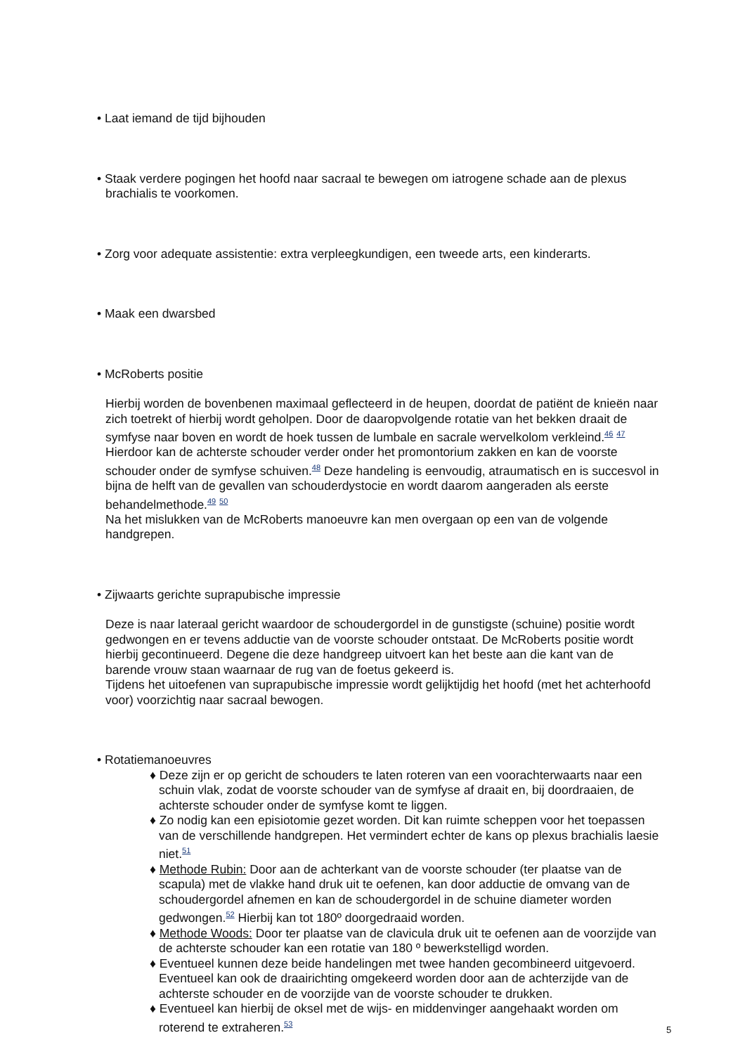• Laat iemand de tijd bijhouden
• Staak verdere pogingen het hoofd naar sacraal te bewegen om iatrogene schade aan de plexus brachialis te voorkomen.
• Zorg voor adequate assistentie: extra verpleegkundigen, een tweede arts, een kinderarts.
• Maak een dwarsbed
• McRoberts positie
Hierbij worden de bovenbenen maximaal geflecteerd in de heupen, doordat de patiënt de knieën naar zich toetrekt of hierbij wordt geholpen. Door de daaropvolgende rotatie van het bekken draait de symfyse naar boven en wordt de hoek tussen de lumbale en sacrale wervelkolom verkleind.<sup>46</sup> <sup>47</sup> Hierdoor kan de achterste schouder verder onder het promontorium zakken en kan de voorste schouder onder de symfyse schuiven.<sup>48</sup> Deze handeling is eenvoudig, atraumatisch en is succesvol in bijna de helft van de gevallen van schouderdystocie en wordt daarom aangeraden als eerste behandelmethode.<sup>49</sup> <sup>50</sup>
Na het mislukken van de McRoberts manoeuvre kan men overgaan op een van de volgende handgrepen.
• Zijwaarts gerichte suprapubische impressie
Deze is naar lateraal gericht waardoor de schoudergordel in de gunstigste (schuine) positie wordt gedwongen en er tevens adductie van de voorste schouder ontstaat. De McRoberts positie wordt hierbij gecontinueerd. Degene die deze handgreep uitvoert kan het beste aan die kant van de barende vrouw staan waarnaar de rug van de foetus gekeerd is.
Tijdens het uitoefenen van suprapubische impressie wordt gelijktijdig het hoofd (met het achterhoofd voor) voorzichtig naar sacraal bewogen.
• Rotatiemanoeuvres
♦ Deze zijn er op gericht de schouders te laten roteren van een voorachterwaarts naar een schuin vlak, zodat de voorste schouder van de symfyse af draait en, bij doordraaien, de achterste schouder onder de symfyse komt te liggen.
♦ Zo nodig kan een episiotomie gezet worden. Dit kan ruimte scheppen voor het toepassen van de verschillende handgrepen. Het vermindert echter de kans op plexus brachialis laesie niet.<sup>51</sup>
♦ Methode Rubin: Door aan de achterkant van de voorste schouder (ter plaatse van de scapula) met de vlakke hand druk uit te oefenen, kan door adductie de omvang van de schoudergordel afnemen en kan de schoudergordel in de schuine diameter worden gedwongen.<sup>52</sup> Hierbij kan tot 180º doorgedraaid worden.
♦ Methode Woods: Door ter plaatse van de clavicula druk uit te oefenen aan de voorzijde van de achterste schouder kan een rotatie van 180 º bewerkstelligd worden.
♦ Eventueel kunnen deze beide handelingen met twee handen gecombineerd uitgevoerd. Eventueel kan ook de draairichting omgekeerd worden door aan de achterzijde van de achterste schouder en de voorzijde van de voorste schouder te drukken.
♦ Eventueel kan hierbij de oksel met de wijs- en middenvinger aangehaakt worden om roterend te extraheren.<sup>53</sup>
5